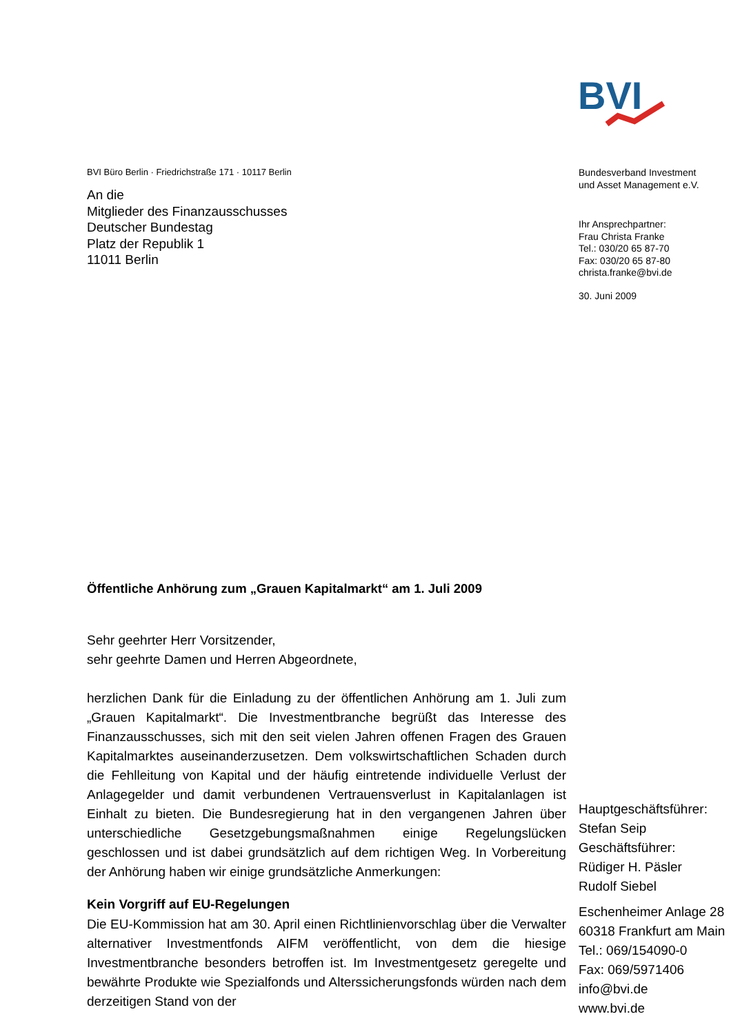BVI
BVI Büro Berlin · Friedrichstraße 171 · 10117 Berlin
An die
Mitglieder des Finanzausschusses
Deutscher Bundestag
Platz der Republik 1
11011 Berlin
Öffentliche Anhörung zum „Grauen Kapitalmarkt“ am 1. Juli 2009
Sehr geehrter Herr Vorsitzender,
sehr geehrte Damen und Herren Abgeordnete,
herzlichen Dank für die Einladung zu der öffentlichen Anhörung am 1. Juli zum „Grauen Kapitalmarkt“. Die Investmentbranche begrüßt das Interesse des Finanzausschusses, sich mit den seit vielen Jahren offenen Fragen des Grauen Kapitalmarktes auseinanderzusetzen. Dem volkswirtschaftlichen Schaden durch die Fehlleitung von Kapital und der häufig eintretende individuelle Verlust der Anlagegelder und damit verbundenen Vertrauensverlust in Kapitalanlagen ist Einhalt zu bieten. Die Bundesregierung hat in den vergangenen Jahren über unterschiedliche Gesetzgebungsmaßnahmen einige Regelungslücken geschlossen und ist dabei grundsätzlich auf dem richtigen Weg. In Vorbereitung der Anhörung haben wir einige grundsätzliche Anmerkungen:
Kein Vorgriff auf EU-Regelungen
Die EU-Kommission hat am 30. April einen Richtlinienvorschlag über die Verwalter alternativer Investmentfonds AIFM veröffentlicht, von dem die hiesige Investmentbranche besonders betroffen ist. Im Investmentgesetz geregelte und bewährte Produkte wie Spezialfonds und Alterssicherungsfonds würden nach dem derzeitigen Stand von der
Bundesverband Investment
und Asset Management e.V.
Ihr Ansprechpartner:
Frau Christa Franke
Tel.: 030/20 65 87-70
Fax: 030/20 65 87-80
christa.franke@bvi.de
30. Juni 2009
Hauptgeschäftsführer:
Stefan Seip
Geschäftsführer:
Rüdiger H. Päsler
Rudolf Siebel
Eschenheimer Anlage 28
60318 Frankfurt am Main
Tel.: 069/154090-0
Fax: 069/5971406
info@bvi.de
www.bvi.de